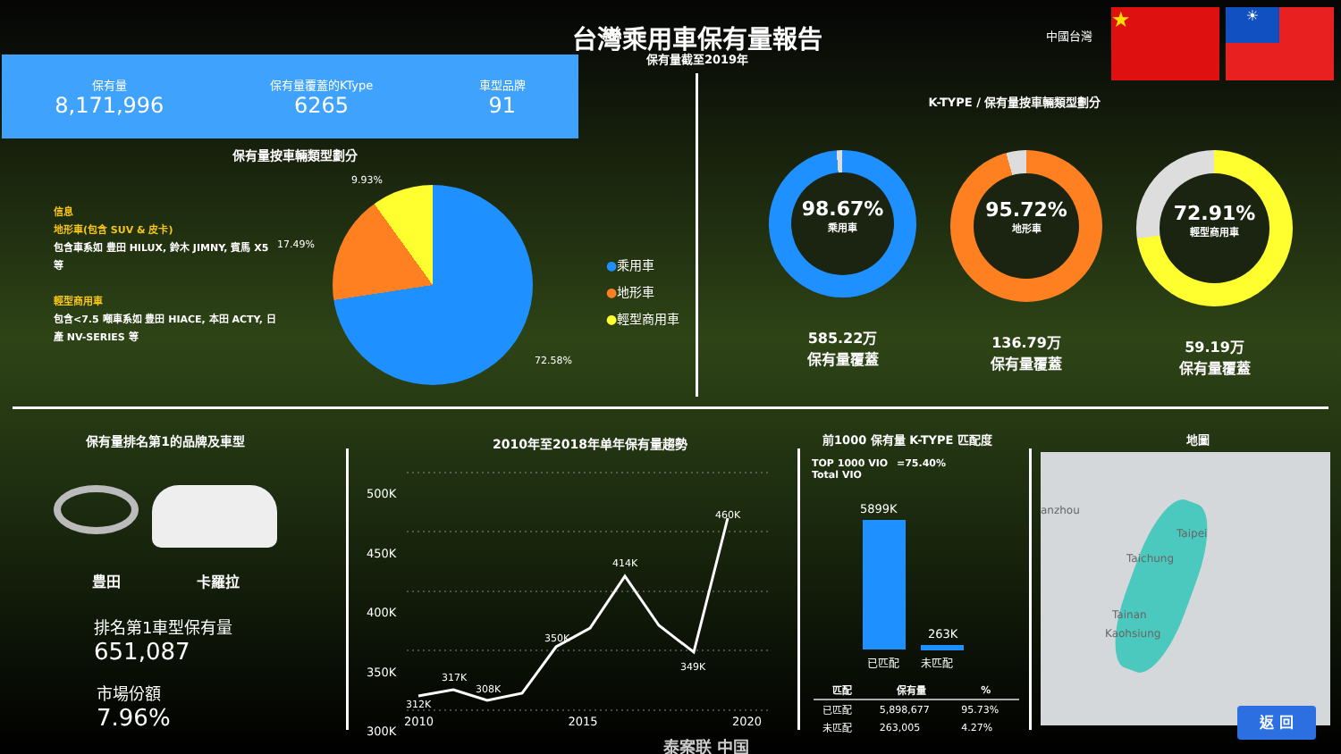台灣乘用車保有量報告
保有量截至2019年
中國台灣
★ ☀
保有量
8,171,996
保有量覆蓋的KType
6265
車型品牌
91
保有量按車輛類型劃分
信息
地形車(包含 SUV & 皮卡)
包含車系如 豊田 HILUX, 鈴木 JIMNY, 賓馬 X5 等
輕型商用車
包含<7.5 噸車系如 豊田 HIACE, 本田 ACTY, 日產 NV-SERIES 等
9.93%
17.49%
72.58%
●乘用車
●地形車
●輕型商用車
K-TYPE / 保有量按車輛類型劃分
98.67%
乘用車
585.22万
保有量覆蓋
95.72%
地形車
136.79万
保有量覆蓋
72.91%
輕型商用車
59.19万
保有量覆蓋
保有量排名第1的品牌及車型
豊田 卡羅拉
排名第1車型保有量
651,087
市場份額
7.96%
2010年至2018年单年保有量趨勢
500K
450K
400K
350K
300K
312K
317K
308K
350K
414K
349K
460K
2010 2015 2020
前1000 保有量 K-TYPE 匹配度
TOP 1000 VIO =75.40%
Total VIO
5899K
263K
已匹配 未匹配
| 匹配 | 保有量 | % |
| --- | --- | --- |
| 已匹配 | 5,898,677 | 95.73% |
| 未匹配 | 263,005 | 4.27% |
地圖
anzhou
Taipei
Taichung
Tainan
Kaohsiung
返 回
泰案联 中国